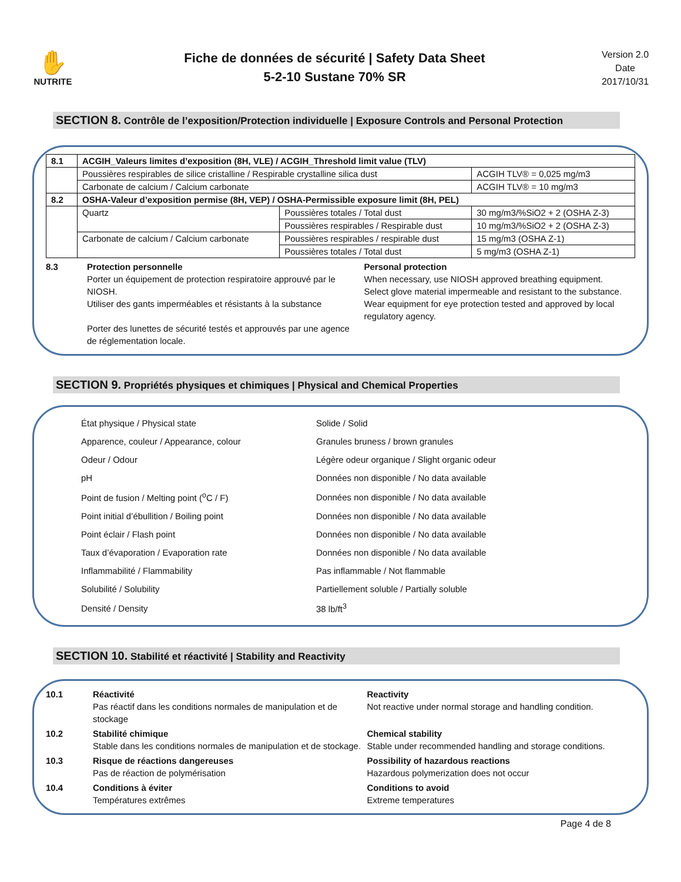✋
NUTRITE
Fiche de données de sécurité | Safety Data Sheet
5-2-10 Sustane 70% SR
Version 2.0
Date
2017/10/31
SECTION 8. Contrôle de l’exposition/Protection individuelle | Exposure Controls and Personal Protection
| 8.1 | ACGIH_Valeurs limites d’exposition (8H, VLE) / ACGIH_Threshold limit value (TLV) | | |
| | Poussières respirables de silice cristalline / Respirable crystalline silica dust | | ACGIH TLV® = 0,025 mg/m3 |
| | Carbonate de calcium / Calcium carbonate | | ACGIH TLV® = 10 mg/m3 |
| 8.2 | OSHA-Valeur d’exposition permise (8H, VEP) / OSHA-Permissible exposure limit (8H, PEL) | | |
| | Quartz | Poussières totales / Total dust | 30 mg/m3/%SiO2 + 2 (OSHA Z-3) |
| | | Poussières respirables / Respirable dust | 10 mg/m3/%SiO2 + 2 (OSHA Z-3) |
| | Carbonate de calcium / Calcium carbonate | Poussières respirables / respirable dust | 15 mg/m3 (OSHA Z-1) |
| | | Poussières totales / Total dust | 5 mg/m3 (OSHA Z-1) |
8.3
Protection personnelle
Porter un équipement de protection respiratoire approuvé par le NIOSH.
Utiliser des gants imperméables et résistants à la substance
Porter des lunettes de sécurité testés et approuvés par une agence de réglementation locale.
Personal protection
When necessary, use NIOSH approved breathing equipment.
Select glove material impermeable and resistant to the substance.
Wear equipment for eye protection tested and approved by local regulatory agency.
SECTION 9. Propriétés physiques et chimiques | Physical and Chemical Properties
| État physique / Physical state | Solide / Solid |
| Apparence, couleur / Appearance, colour | Granules bruness / brown granules |
| Odeur / Odour | Légère odeur organique / Slight organic odeur |
| pH | Données non disponible / No data available |
| Point de fusion / Melting point (<sup>o</sup>C / F) | Données non disponible / No data available |
| Point initial d’ébullition / Boiling point | Données non disponible / No data available |
| Point éclair / Flash point | Données non disponible / No data available |
| Taux d’évaporation / Evaporation rate | Données non disponible / No data available |
| Inflammabilité / Flammability | Pas inflammable / Not flammable |
| Solubilité / Solubility | Partiellement soluble / Partially soluble |
| Densité / Density | 38 lb/ft<sup>3</sup> |
SECTION 10. Stabilité et réactivité | Stability and Reactivity
10.1
Réactivité
Pas réactif dans les conditions normales de manipulation et de stockage
Reactivity
Not reactive under normal storage and handling condition.
10.2
Stabilité chimique
Stable dans les conditions normales de manipulation et de stockage.
Chemical stability
Stable under recommended handling and storage conditions.
10.3
Risque de réactions dangereuses
Pas de réaction de polymérisation
Possibility of hazardous reactions
Hazardous polymerization does not occur
10.4
Conditions à éviter
Températures extrêmes
Conditions to avoid
Extreme temperatures
Page 4 de 8